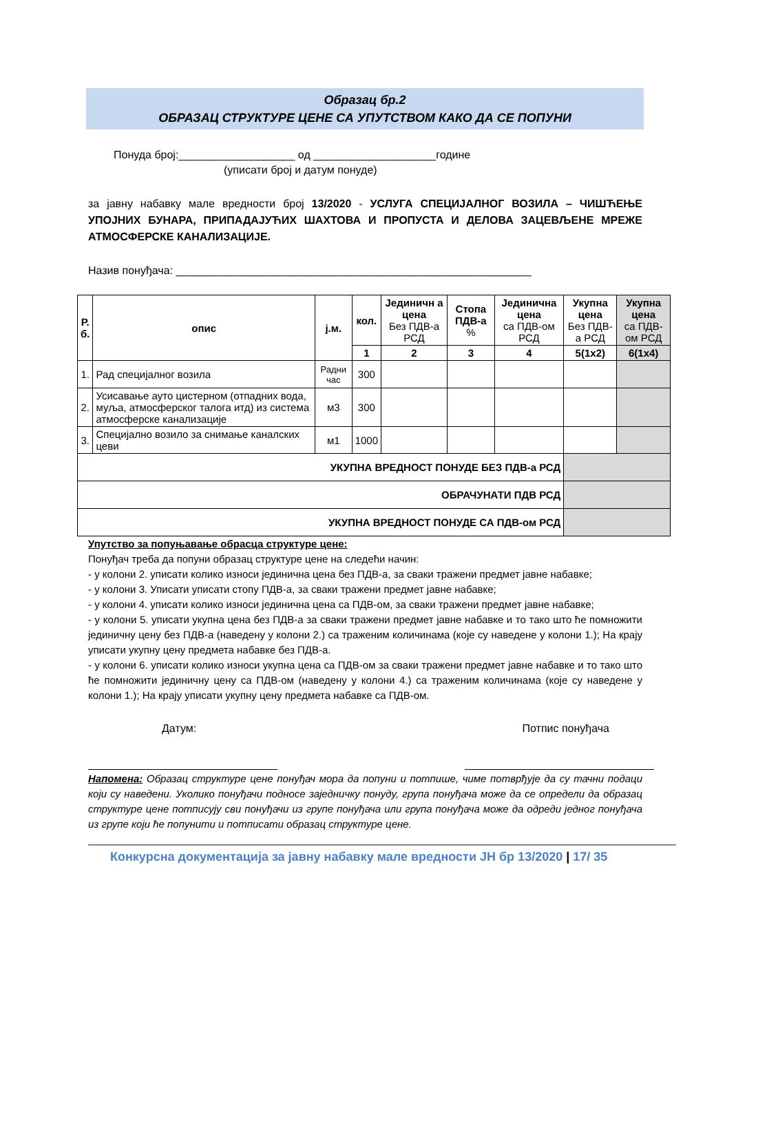Образац бр.2
ОБРАЗАЦ СТРУКТУРЕ ЦЕНЕ СА УПУТСТВОМ КАКО ДА СЕ ПОПУНИ
Понуда број:___________________ од ____________________године
(уписати број и датум понуде)
за јавну набавку мале вредности број 13/2020 - УСЛУГА СПЕЦИЈАЛНОГ ВОЗИЛА – ЧИШЋЕЊЕ УПОЈНИХ БУНАРА, ПРИПАДАЈУЋИХ ШАХТОВА И ПРОПУСТА И ДЕЛОВА ЗАЦЕВЉЕНЕ МРЕЖЕ АТМОСФЕРСКЕ КАНАЛИЗАЦИЈЕ.
Назив понуђача: __________________________________________________________
| Р. б. | опис | ј.м. | кол. | Јединичн а цена Без ПДВ-а РСД | Стопа ПДВ-а % | Јединична цена са ПДВ-ом РСД | Укупна цена Без ПДВ-а РСД | Укупна цена са ПДВ-ом РСД |
| --- | --- | --- | --- | --- | --- | --- | --- | --- |
| | | | 1 | 2 | 3 | 4 | 5(1x2) | 6(1x4) |
| 1. | Рад специјалног возила | Радни час | 300 | | | | | |
| 2. | Усисавање ауто цистерном (отпадних вода, муља, атмосферског талога итд) из система атмосферске канализације | м3 | 300 | | | | | |
| 3. | Специјално возило за снимање каналских цеви | м1 | 1000 | | | | | |
| УКУПНА ВРЕДНОСТ ПОНУДЕ БЕЗ ПДВ-а РСД | | | | | | | | |
| ОБРАЧУНАТИ ПДВ РСД | | | | | | | | |
| УКУПНА ВРЕДНОСТ ПОНУДЕ СА ПДВ-ом РСД | | | | | | | | |
Упутство за попуњавање обрасца структуре цене:
Понуђач треба да попуни образац структуре цене на следећи начин:
- у колони 2. уписати колико износи јединична цена без ПДВ-а, за сваки тражени предмет јавне набавке;
- у колони 3. Уписати уписати стопу ПДВ-а, за сваки тражени предмет јавне набавке;
- у колони 4. уписати колико износи јединична цена са ПДВ-ом, за сваки тражени предмет јавне набавке;
- у колони 5. уписати укупна цена без ПДВ-а за сваки тражени предмет јавне набавке и то тако што ће помножити јединичну цену без ПДВ-а (наведену у колони 2.) са траженим количинама (које су наведене у колони 1.); На крају уписати укупну цену предмета набавке без ПДВ-а.
- у колони 6. уписати колико износи укупна цена са ПДВ-ом за сваки тражени предмет јавне набавке и то тако што ће помножити јединичну цену са ПДВ-ом (наведену у колони 4.) са траженим количинама (које су наведене у колони 1.); На крају уписати укупну цену предмета набавке са ПДВ-ом.
Датум: Потпис понуђача
Напомена: Образац структуре цене понуђач мора да попуни и потпише, чиме потврђује да су тачни подаци који су наведени. Уколико понуђачи подносе заједничку понуду, група понуђача може да се определи да образац структуре цене потписују сви понуђачи из групе понуђача или група понуђача може да одреди једног понуђача из групе који ће попунити и потписати образац структуре цене.
Конкурсна документација за јавну набавку мале вредности ЈН бр 13/2020 | 17/ 35